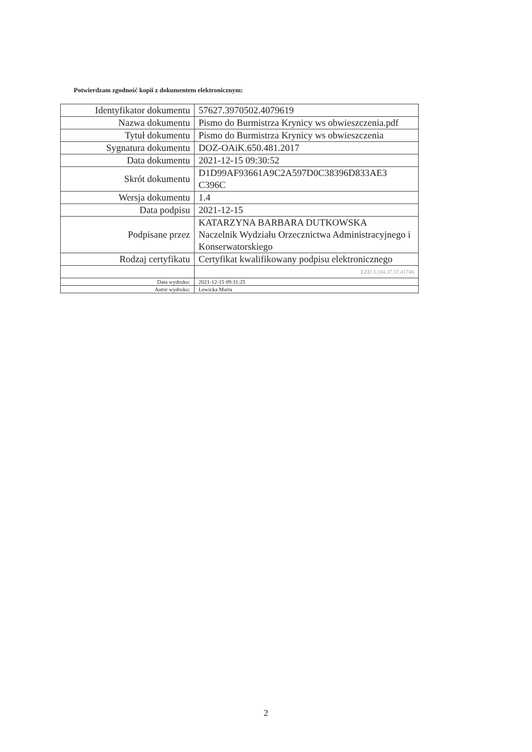Potwierdzam zgodność kopii z dokumentem elektronicznym:
| Identyfikator dokumentu | 57627.3970502.4079619 |
| Nazwa dokumentu | Pismo do Burmistrza Krynicy ws obwieszczenia.pdf |
| Tytuł dokumentu | Pismo do Burmistrza Krynicy ws obwieszczenia |
| Sygnatura dokumentu | DOZ-OAiK.650.481.2017 |
| Data dokumentu | 2021-12-15 09:30:52 |
| Skrót dokumentu | D1D99AF93661A9C2A597D0C38396D833AE3 C396C |
| Wersja dokumentu | 1.4 |
| Data podpisu | 2021-12-15 |
| Podpisane przez | KATARZYNA BARBARA DUTKOWSKA Naczelnik Wydziału Orzecznictwa Administracyjnego i Konserwatorskiego |
| Rodzaj certyfikatu | Certyfikat kwalifikowany podpisu elektronicznego |
| | EZD 3.104.37.37.41746 |
| Data wydruku: | 2021-12-15 09:31:25 |
| Autor wydruku: | Lewicka Marta |
2